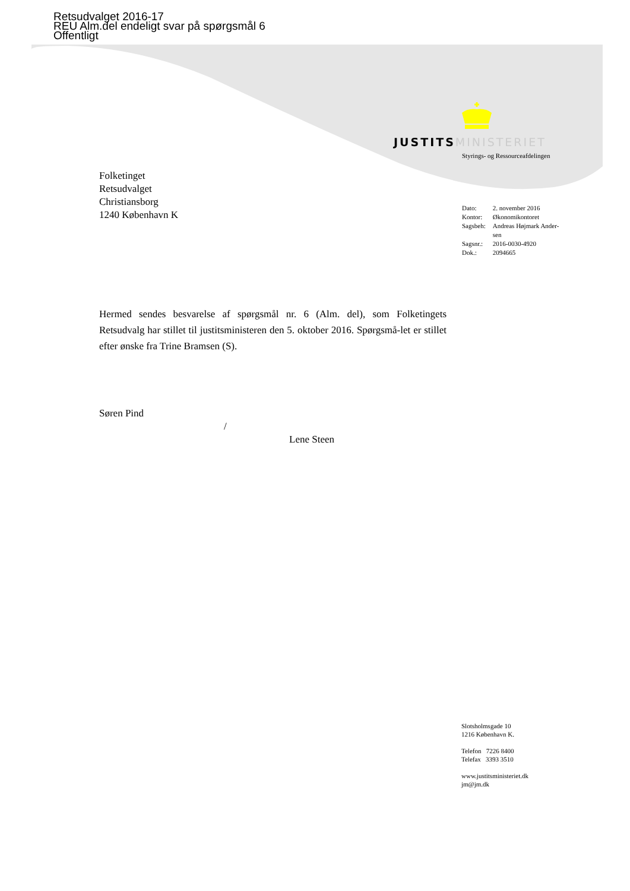Retsudvalget 2016-17
REU Alm.del endeligt svar på spørgsmål 6
Offentligt
JUSTITS MINISTERIET
Styrings- og Ressourceafdelingen
Folketinget
Retsudvalget
Christiansborg
1240 København K
| Dato: | 2. november 2016 |
| Kontor: | Økonomikontoret |
| Sagsbeh: | Andreas Højmark Ander- sen |
| Sagsnr.: | 2016-0030-4920 |
| Dok.: | 2094665 |
Hermed sendes besvarelse af spørgsmål nr. 6 (Alm. del), som Folketingets Retsudvalg har stillet til justitsministeren den 5. oktober 2016. Spørgsmå-let er stillet efter ønske fra Trine Bramsen (S).
Søren Pind
/
Lene Steen
Slotsholmsgade 10
1216 København K.
Telefon 7226 8400
Telefax 3393 3510
www.justitsministeriet.dk
jm@jm.dk